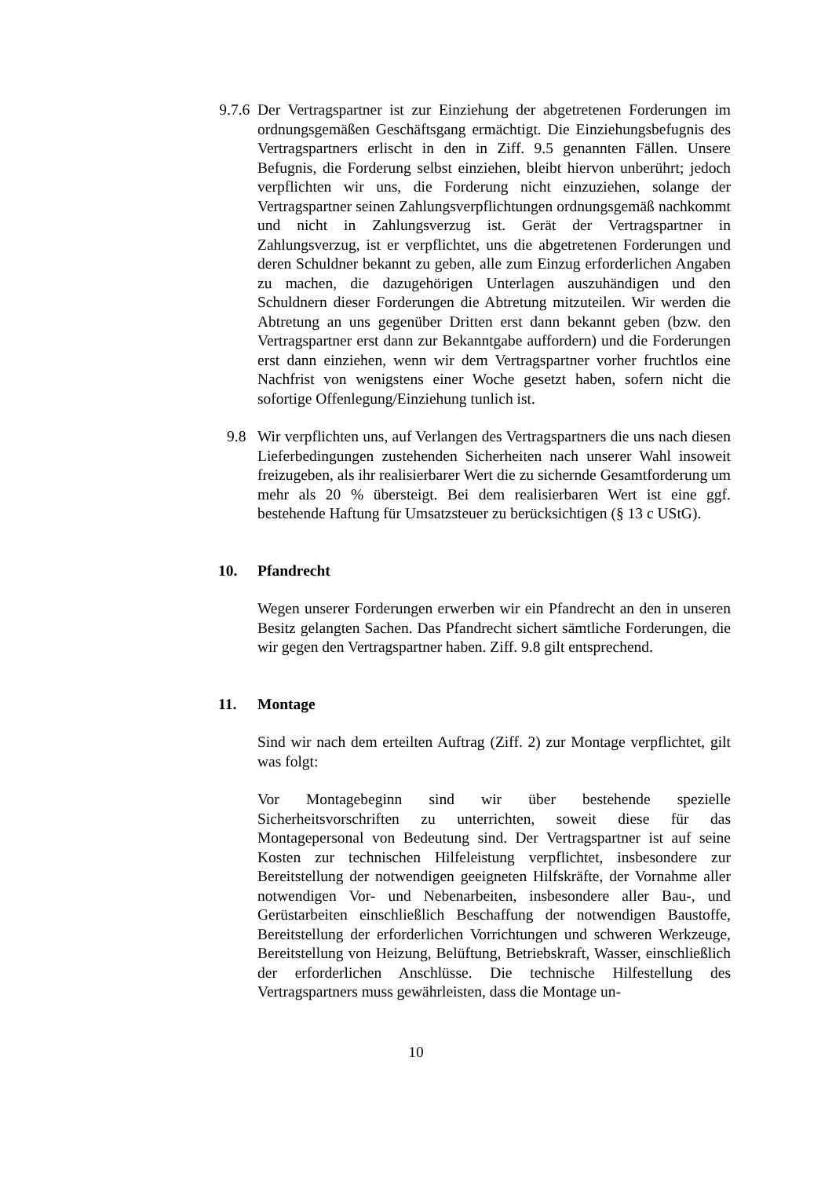9.7.6 Der Vertragspartner ist zur Einziehung der abgetretenen Forderungen im ordnungsgemäßen Geschäftsgang ermächtigt. Die Einziehungsbefugnis des Vertragspartners erlischt in den in Ziff. 9.5 genannten Fällen. Unsere Befugnis, die Forderung selbst einziehen, bleibt hiervon unberührt; jedoch verpflichten wir uns, die Forderung nicht einzuziehen, solange der Vertragspartner seinen Zahlungsverpflichtungen ordnungsgemäß nachkommt und nicht in Zahlungsverzug ist. Gerät der Vertragspartner in Zahlungsverzug, ist er verpflichtet, uns die abgetretenen Forderungen und deren Schuldner bekannt zu geben, alle zum Einzug erforderlichen Angaben zu machen, die dazugehörigen Unterlagen auszuhändigen und den Schuldnern dieser Forderungen die Abtretung mitzuteilen. Wir werden die Abtretung an uns gegenüber Dritten erst dann bekannt geben (bzw. den Vertragspartner erst dann zur Bekanntgabe auffordern) und die Forderungen erst dann einziehen, wenn wir dem Vertragspartner vorher fruchtlos eine Nachfrist von wenigstens einer Woche gesetzt haben, sofern nicht die sofortige Offenlegung/Einziehung tunlich ist.
9.8 Wir verpflichten uns, auf Verlangen des Vertragspartners die uns nach diesen Lieferbedingungen zustehenden Sicherheiten nach unserer Wahl insoweit freizugeben, als ihr realisierbarer Wert die zu sichernde Gesamtforderung um mehr als 20 % übersteigt. Bei dem realisierbaren Wert ist eine ggf. bestehende Haftung für Umsatzsteuer zu berücksichtigen (§ 13 c UStG).
10. Pfandrecht
Wegen unserer Forderungen erwerben wir ein Pfandrecht an den in unseren Besitz gelangten Sachen. Das Pfandrecht sichert sämtliche Forderungen, die wir gegen den Vertragspartner haben. Ziff. 9.8 gilt entsprechend.
11. Montage
Sind wir nach dem erteilten Auftrag (Ziff. 2) zur Montage verpflichtet, gilt was folgt:
Vor Montagebeginn sind wir über bestehende spezielle Sicherheitsvorschriften zu unterrichten, soweit diese für das Montagepersonal von Bedeutung sind. Der Vertragspartner ist auf seine Kosten zur technischen Hilfeleistung verpflichtet, insbesondere zur Bereitstellung der notwendigen geeigneten Hilfskräfte, der Vornahme aller notwendigen Vor- und Nebenarbeiten, insbesondere aller Bau-, und Gerüstarbeiten einschließlich Beschaffung der notwendigen Baustoffe, Bereitstellung der erforderlichen Vorrichtungen und schweren Werkzeuge, Bereitstellung von Heizung, Belüftung, Betriebskraft, Wasser, einschließlich der erforderlichen Anschlüsse. Die technische Hilfestellung des Vertragspartners muss gewährleisten, dass die Montage un-
10